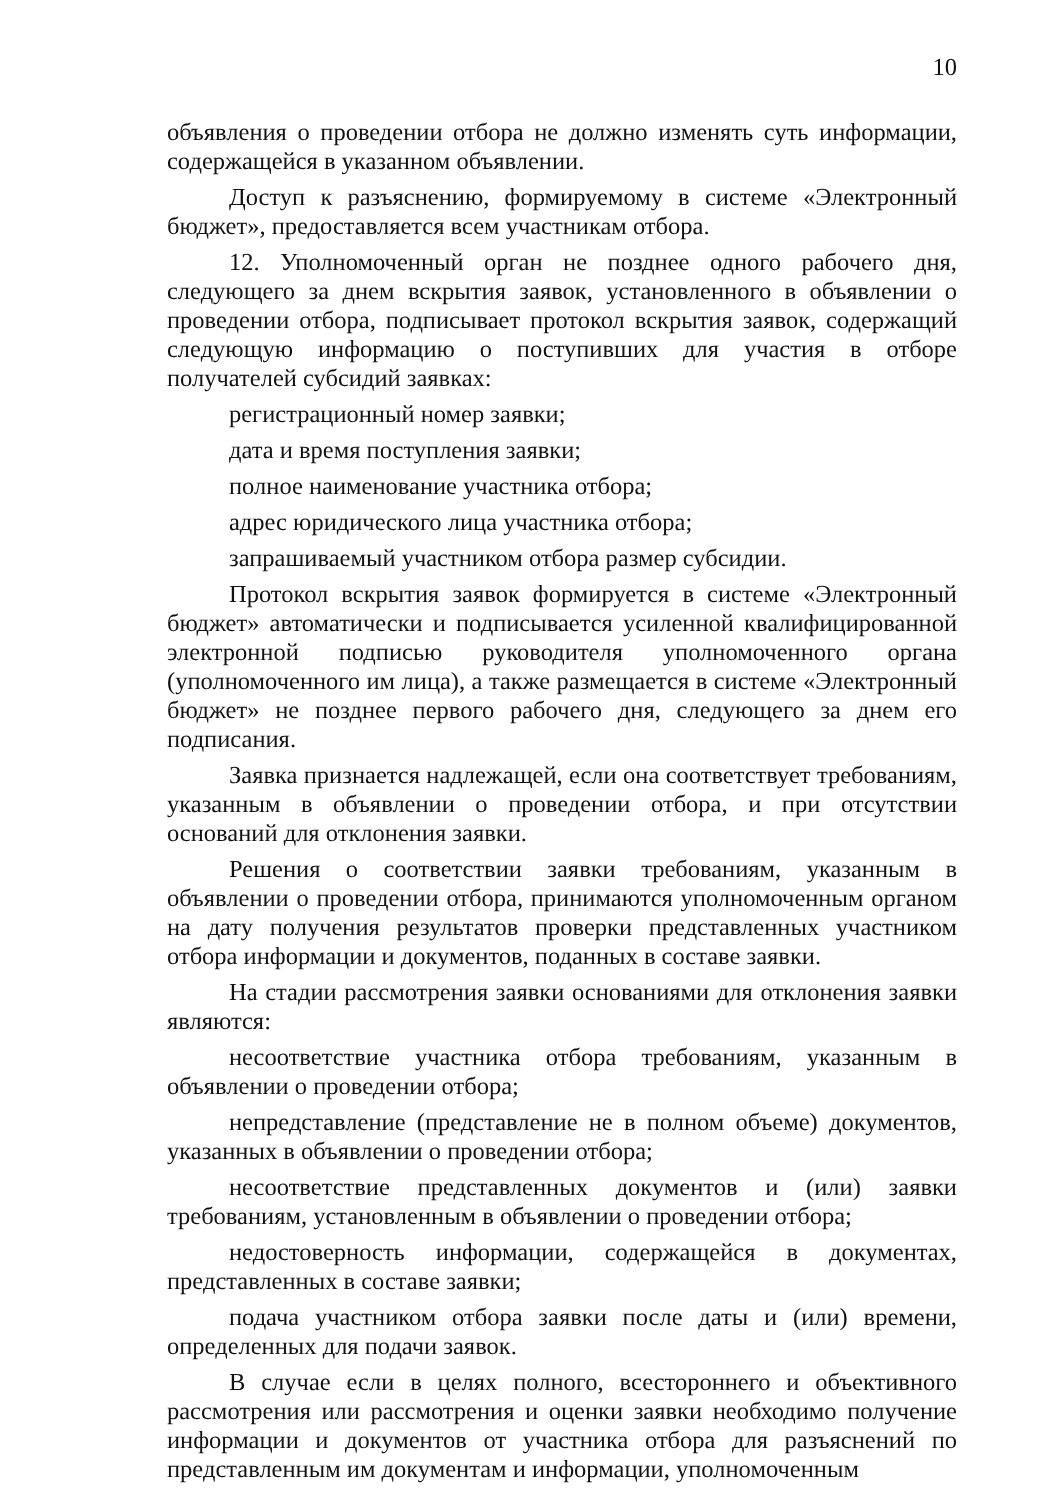10
объявления о проведении отбора не должно изменять суть информации, содержащейся в указанном объявлении.
Доступ к разъяснению, формируемому в системе «Электронный бюджет», предоставляется всем участникам отбора.
12. Уполномоченный орган не позднее одного рабочего дня, следующего за днем вскрытия заявок, установленного в объявлении о проведении отбора, подписывает протокол вскрытия заявок, содержащий следующую информацию о поступивших для участия в отборе получателей субсидий заявках:
регистрационный номер заявки;
дата и время поступления заявки;
полное наименование участника отбора;
адрес юридического лица участника отбора;
запрашиваемый участником отбора размер субсидии.
Протокол вскрытия заявок формируется в системе «Электронный бюджет» автоматически и подписывается усиленной квалифицированной электронной подписью руководителя уполномоченного органа (уполномоченного им лица), а также размещается в системе «Электронный бюджет» не позднее первого рабочего дня, следующего за днем его подписания.
Заявка признается надлежащей, если она соответствует требованиям, указанным в объявлении о проведении отбора, и при отсутствии оснований для отклонения заявки.
Решения о соответствии заявки требованиям, указанным в объявлении о проведении отбора, принимаются уполномоченным органом на дату получения результатов проверки представленных участником отбора информации и документов, поданных в составе заявки.
На стадии рассмотрения заявки основаниями для отклонения заявки являются:
несоответствие участника отбора требованиям, указанным в объявлении о проведении отбора;
непредставление (представление не в полном объеме) документов, указанных в объявлении о проведении отбора;
несоответствие представленных документов и (или) заявки требованиям, установленным в объявлении о проведении отбора;
недостоверность информации, содержащейся в документах, представленных в составе заявки;
подача участником отбора заявки после даты и (или) времени, определенных для подачи заявок.
В случае если в целях полного, всестороннего и объективного рассмотрения или рассмотрения и оценки заявки необходимо получение информации и документов от участника отбора для разъяснений по представленным им документам и информации, уполномоченным